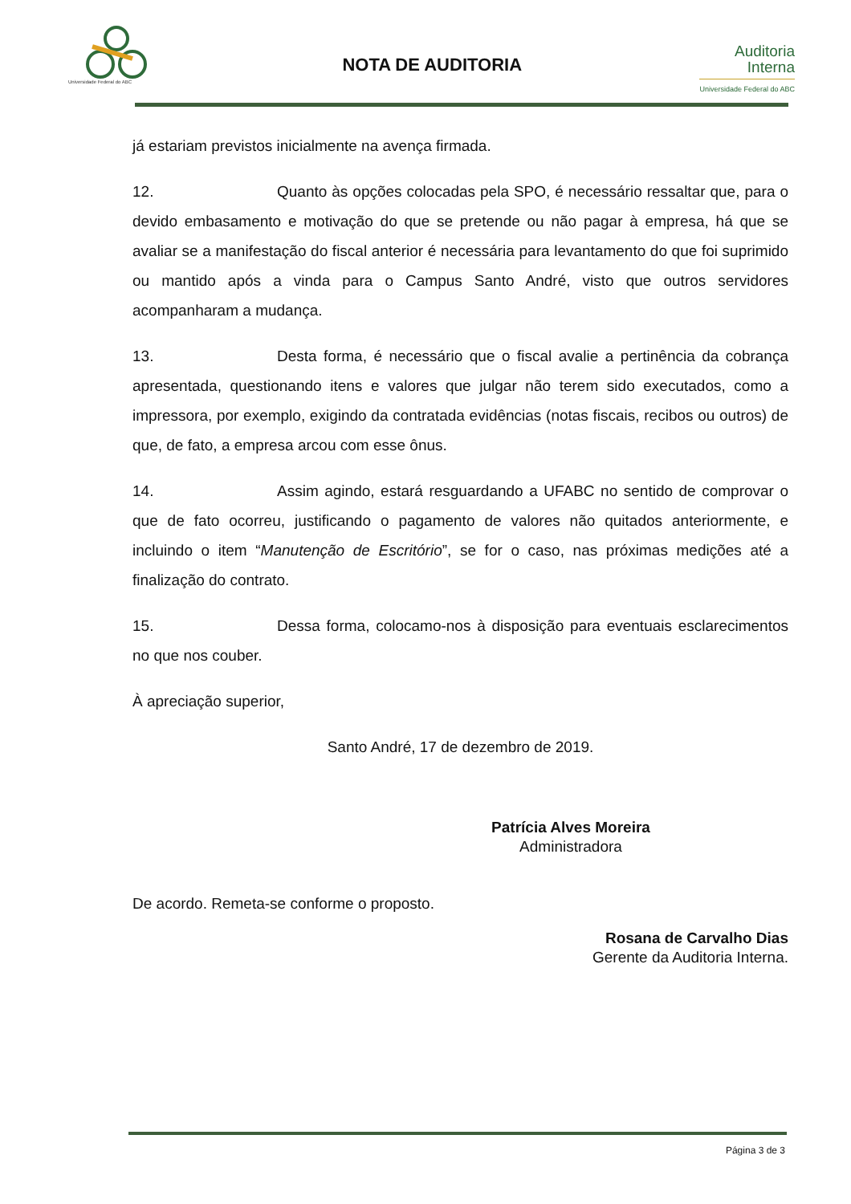Universidade Federal do ABC
NOTA DE AUDITORIA
Auditoria
Interna
Universidade Federal do ABC
já estariam previstos inicialmente na avença firmada.
12. Quanto às opções colocadas pela SPO, é necessário ressaltar que, para o devido embasamento e motivação do que se pretende ou não pagar à empresa, há que se avaliar se a manifestação do fiscal anterior é necessária para levantamento do que foi suprimido ou mantido após a vinda para o Campus Santo André, visto que outros servidores acompanharam a mudança.
13. Desta forma, é necessário que o fiscal avalie a pertinência da cobrança apresentada, questionando itens e valores que julgar não terem sido executados, como a impressora, por exemplo, exigindo da contratada evidências (notas fiscais, recibos ou outros) de que, de fato, a empresa arcou com esse ônus.
14. Assim agindo, estará resguardando a UFABC no sentido de comprovar o que de fato ocorreu, justificando o pagamento de valores não quitados anteriormente, e incluindo o item “Manutenção de Escritório”, se for o caso, nas próximas medições até a finalização do contrato.
15. Dessa forma, colocamo-nos à disposição para eventuais esclarecimentos no que nos couber.
À apreciação superior,
Santo André, 17 de dezembro de 2019.
Patrícia Alves Moreira
Administradora
De acordo. Remeta-se conforme o proposto.
Rosana de Carvalho Dias
Gerente da Auditoria Interna.
Página 3 de 3